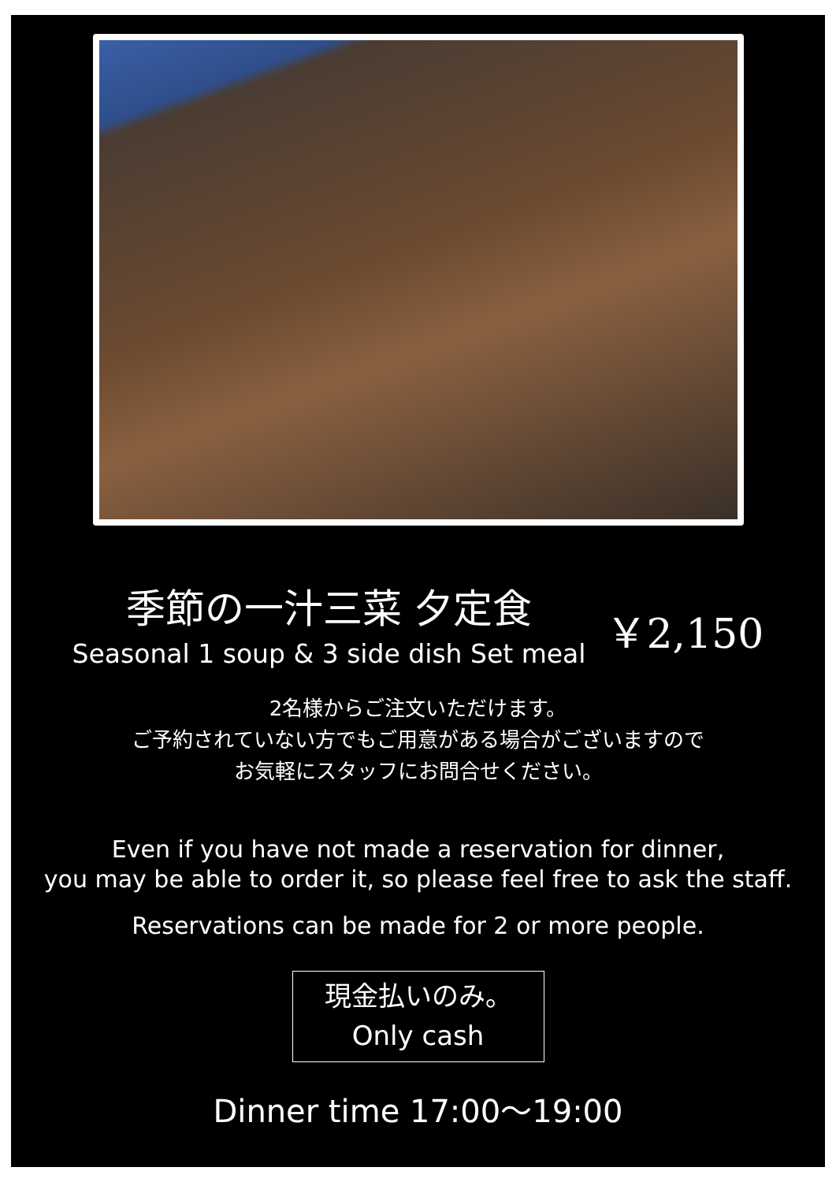季節の一汁三菜 夕定食
Seasonal 1 soup & 3 side dish Set meal
￥2,150
2名様からご注文いただけます。
ご予約されていない方でもご用意がある場合がございますので
お気軽にスタッフにお問合せください。
Even if you have not made a reservation for dinner,
you may be able to order it, so please feel free to ask the staff.
Reservations can be made for 2 or more people.
現金払いのみ。
Only cash
Dinner time 17:00～19:00